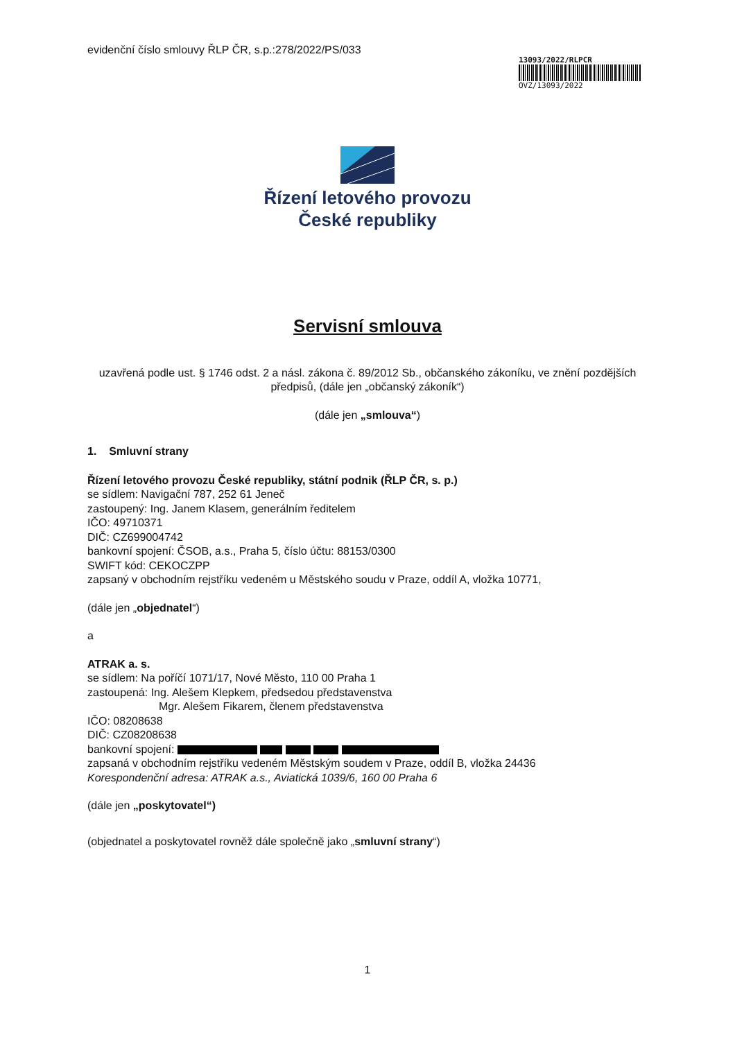13093/2022/RLPCR
OVZ/13093/2022
evidenční číslo smlouvy ŘLP ČR, s.p.:278/2022/PS/033
Řízení letového provozu
České republiky
Servisní smlouva
uzavřená podle ust. § 1746 odst. 2 a násl. zákona č. 89/2012 Sb., občanského zákoníku, ve znění pozdějších předpisů, (dále jen „občanský zákoník“)
(dále jen „smlouva“)
1. Smluvní strany
Řízení letového provozu České republiky, státní podnik (ŘLP ČR, s. p.)
se sídlem: Navigační 787, 252 61 Jeneč
zastoupený: Ing. Janem Klasem, generálním ředitelem
IČO: 49710371
DIČ: CZ699004742
bankovní spojení: ČSOB, a.s., Praha 5, číslo účtu: 88153/0300
SWIFT kód: CEKOCZPP
zapsaný v obchodním rejstříku vedeném u Městského soudu v Praze, oddíl A, vložka 10771,
(dále jen „objednatel“)
a
ATRAK a. s.
se sídlem: Na poříčí 1071/17, Nové Město, 110 00 Praha 1
zastoupená: Ing. Alešem Klepkem, předsedou představenstva
Mgr. Alešem Fikarem, členem představenstva
IČO: 08208638
DIČ: CZ08208638
bankovní spojení:
zapsaná v obchodním rejstříku vedeném Městským soudem v Praze, oddíl B, vložka 24436
Korespondenční adresa: ATRAK a.s., Aviatická 1039/6, 160 00 Praha 6
(dále jen „poskytovatel“)
(objednatel a poskytovatel rovněž dále společně jako „smluvní strany“)
1